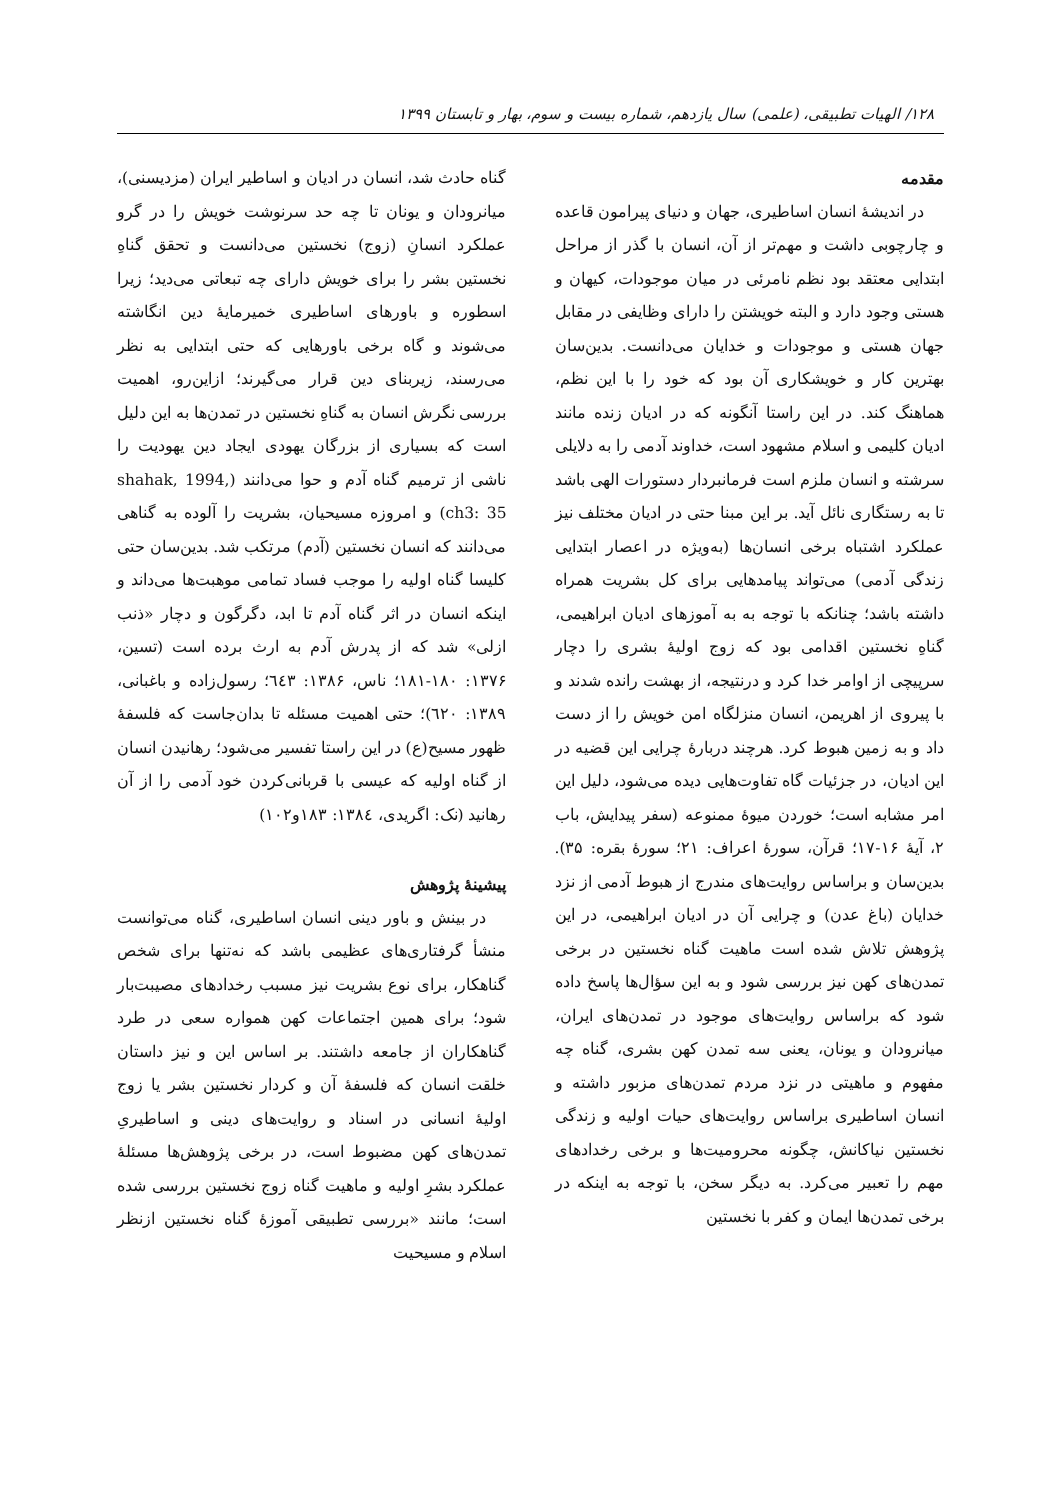۱۲۸/ الهیات تطبیقی، (علمی) سال یازدهم، شماره بیست و سوم، بهار و تابستان ۱۳۹۹
مقدمه
در اندیشهٔ انسان اساطیری، جهان و دنیای پیرامون قاعده و چارچوبی داشت و مهم‌تر از آن، انسان با گذر از مراحل ابتدایی معتقد بود نظم نامرئی در میان موجودات، کیهان و هستی وجود دارد و البته خویشتن را دارای وظایفی در مقابل جهان هستی و موجودات و خدایان می‌دانست. بدین‌سان بهترین کار و خویشکاری آن بود که خود را با این نظم، هماهنگ کند. در این راستا آنگونه که در ادیان زنده مانند ادیان کلیمی و اسلام مشهود است، خداوند آدمی را به دلایلی سرشته و انسان ملزم است فرمانبردار دستورات الهی باشد تا به رستگاری نائل آید. بر این مبنا حتی در ادیان مختلف نیز عملکرد اشتباه برخی انسان‌ها (به‌ویژه در اعصار ابتدایی زندگی آدمی) می‌تواند پیامدهایی برای کل بشریت همراه داشته باشد؛ چنانکه با توجه به به آموزهای ادیان ابراهیمی، گناهِ نخستین اقدامی بود که زوج اولیهٔ بشری را دچار سرپیچی از اوامر خدا کرد و درنتیجه، از بهشت رانده شدند و با پیروی از اهریمن، انسان منزلگاه امن خویش را از دست داد و به زمین هبوط کرد. هرچند دربارهٔ چرایی این قضیه در این ادیان، در جزئیات گاه تفاوت‌هایی دیده می‌شود، دلیل این امر مشابه است؛ خوردن میوهٔ ممنوعه (سفر پیدایش، باب ۲، آیهٔ ۱۶-۱۷؛ قرآن، سورهٔ اعراف: ۲۱؛ سورهٔ بقره: ۳۵). بدین‌سان و براساس روایت‌های مندرج از هبوط آدمی از نزد خدایان (باغ عدن) و چرایی آن در ادیان ابراهیمی، در این پژوهش تلاش شده است ماهیت گناه نخستین در برخی تمدن‌های کهن نیز بررسی شود و به این سؤال‌ها پاسخ داده شود که براساس روایت‌های موجود در تمدن‌های ایران، میانرودان و یونان، یعنی سه تمدن کهن بشری، گناه چه مفهوم و ماهیتی در نزد مردم تمدن‌های مزبور داشته و انسان اساطیری براساس روایت‌های حیات اولیه و زندگی نخستین نیاکانش، چگونه محرومیت‌ها و برخی رخدادهای مهم را تعبیر می‌کرد. به دیگر سخن، با توجه به اینکه در برخی تمدن‌ها ایمان و کفر با نخستین
گناه حادث شد، انسان در ادیان و اساطیر ایران (مزدیسنی)، میانرودان و یونان تا چه حد سرنوشت خویش را در گرو عملکرد انسانِ (زوج) نخستین می‌دانست و تحقق گناهِ نخستین بشر را برای خویش دارای چه تبعاتی می‌دید؛ زیرا اسطوره و باورهای اساطیری خمیرمایهٔ دین انگاشته می‌شوند و گاه برخی باورهایی که حتی ابتدایی به نظر می‌رسند، زیربنای دین قرار می‌گیرند؛ ازاین‌رو، اهمیت بررسی نگرش انسان به گناهِ نخستین در تمدن‌ها به این دلیل است که بسیاری از بزرگان یهودی ایجاد دین یهودیت را ناشی از ترمیم گناه آدم و حوا می‌دانند (shahak, 1994, ch3: 35) و امروزه مسیحیان، بشریت را آلوده به گناهی می‌دانند که انسان نخستین (آدم) مرتکب شد. بدین‌سان حتی کلیسا گناه اولیه را موجب فساد تمامی موهبت‌ها می‌داند و اینکه انسان در اثر گناه آدم تا ابد، دگرگون و دچار «ذنب ازلی» شد که از پدرش آدم به ارث برده است (تسین، ۱۳۷۶: ۱۸۰-۱۸۱؛ ناس، ۱۳۸۶: ٦٤٣؛ رسول‌زاده و باغبانی، ۱۳۸۹: ٦۲۰)؛ حتی اهمیت مسئله تا بدان‌جاست که فلسفهٔ ظهور مسیح(ع) در این راستا تفسیر می‌شود؛ رهانیدن انسان از گناه اولیه که عیسی با قربانی‌کردن خود آدمی را از آن رهانید (نک: اگریدی، ۱۳۸٤: ۱۸۳و۱۰۲)
پیشینهٔ پژوهش
در بینش و باور دینی انسان اساطیری، گناه می‌توانست منشأ گرفتاری‌های عظیمی باشد که نه‌تنها برای شخص گناهکار، برای نوع بشریت نیز مسبب رخدادهای مصیبت‌بار شود؛ برای همین اجتماعات کهن همواره سعی در طرد گناهکاران از جامعه داشتند. بر اساس این و نیز داستان خلقت انسان که فلسفهٔ آن و کردار نخستین بشر یا زوج اولیهٔ انسانی در اسناد و روایت‌های دینی و اساطیریِ تمدن‌های کهن مضبوط است، در برخی پژوهش‌ها مسئلهٔ عملکرد بشرِ اولیه و ماهیت گناه زوج نخستین بررسی شده است؛ مانند «بررسی تطبیقی آموزهٔ گناه نخستین ازنظر اسلام و مسیحیت